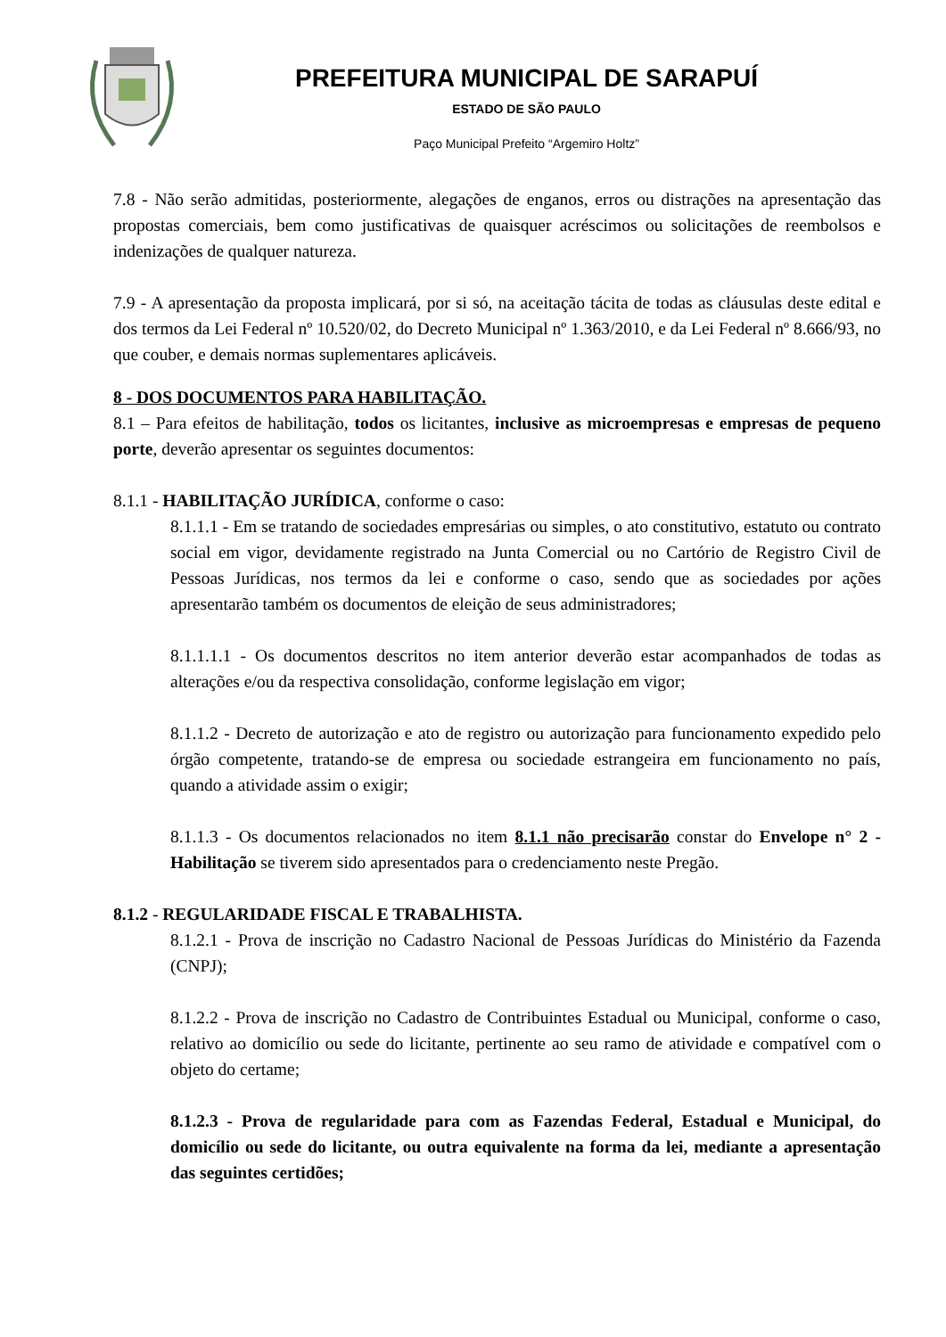PREFEITURA MUNICIPAL DE SARAPUÍ
ESTADO DE SÃO PAULO
Paço Municipal Prefeito “Argemiro Holtz”
7.8 - Não serão admitidas, posteriormente, alegações de enganos, erros ou distrações na apresentação das propostas comerciais, bem como justificativas de quaisquer acréscimos ou solicitações de reembolsos e indenizações de qualquer natureza.
7.9 - A apresentação da proposta implicará, por si só, na aceitação tácita de todas as cláusulas deste edital e dos termos da Lei Federal nº 10.520/02, do Decreto Municipal nº 1.363/2010, e da Lei Federal nº 8.666/93, no que couber, e demais normas suplementares aplicáveis.
8 - DOS DOCUMENTOS PARA HABILITAÇÃO.
8.1 – Para efeitos de habilitação, todos os licitantes, inclusive as microempresas e empresas de pequeno porte, deverão apresentar os seguintes documentos:
8.1.1 - HABILITAÇÃO JURÍDICA, conforme o caso:
8.1.1.1 - Em se tratando de sociedades empresárias ou simples, o ato constitutivo, estatuto ou contrato social em vigor, devidamente registrado na Junta Comercial ou no Cartório de Registro Civil de Pessoas Jurídicas, nos termos da lei e conforme o caso, sendo que as sociedades por ações apresentarão também os documentos de eleição de seus administradores;
8.1.1.1.1 - Os documentos descritos no item anterior deverão estar acompanhados de todas as alterações e/ou da respectiva consolidação, conforme legislação em vigor;
8.1.1.2 - Decreto de autorização e ato de registro ou autorização para funcionamento expedido pelo órgão competente, tratando-se de empresa ou sociedade estrangeira em funcionamento no país, quando a atividade assim o exigir;
8.1.1.3 - Os documentos relacionados no item 8.1.1 não precisarão constar do Envelope n° 2 - Habilitação se tiverem sido apresentados para o credenciamento neste Pregão.
8.1.2 - REGULARIDADE FISCAL E TRABALHISTA.
8.1.2.1 - Prova de inscrição no Cadastro Nacional de Pessoas Jurídicas do Ministério da Fazenda (CNPJ);
8.1.2.2 - Prova de inscrição no Cadastro de Contribuintes Estadual ou Municipal, conforme o caso, relativo ao domicílio ou sede do licitante, pertinente ao seu ramo de atividade e compatível com o objeto do certame;
8.1.2.3 - Prova de regularidade para com as Fazendas Federal, Estadual e Municipal, do domicílio ou sede do licitante, ou outra equivalente na forma da lei, mediante a apresentação das seguintes certidões;